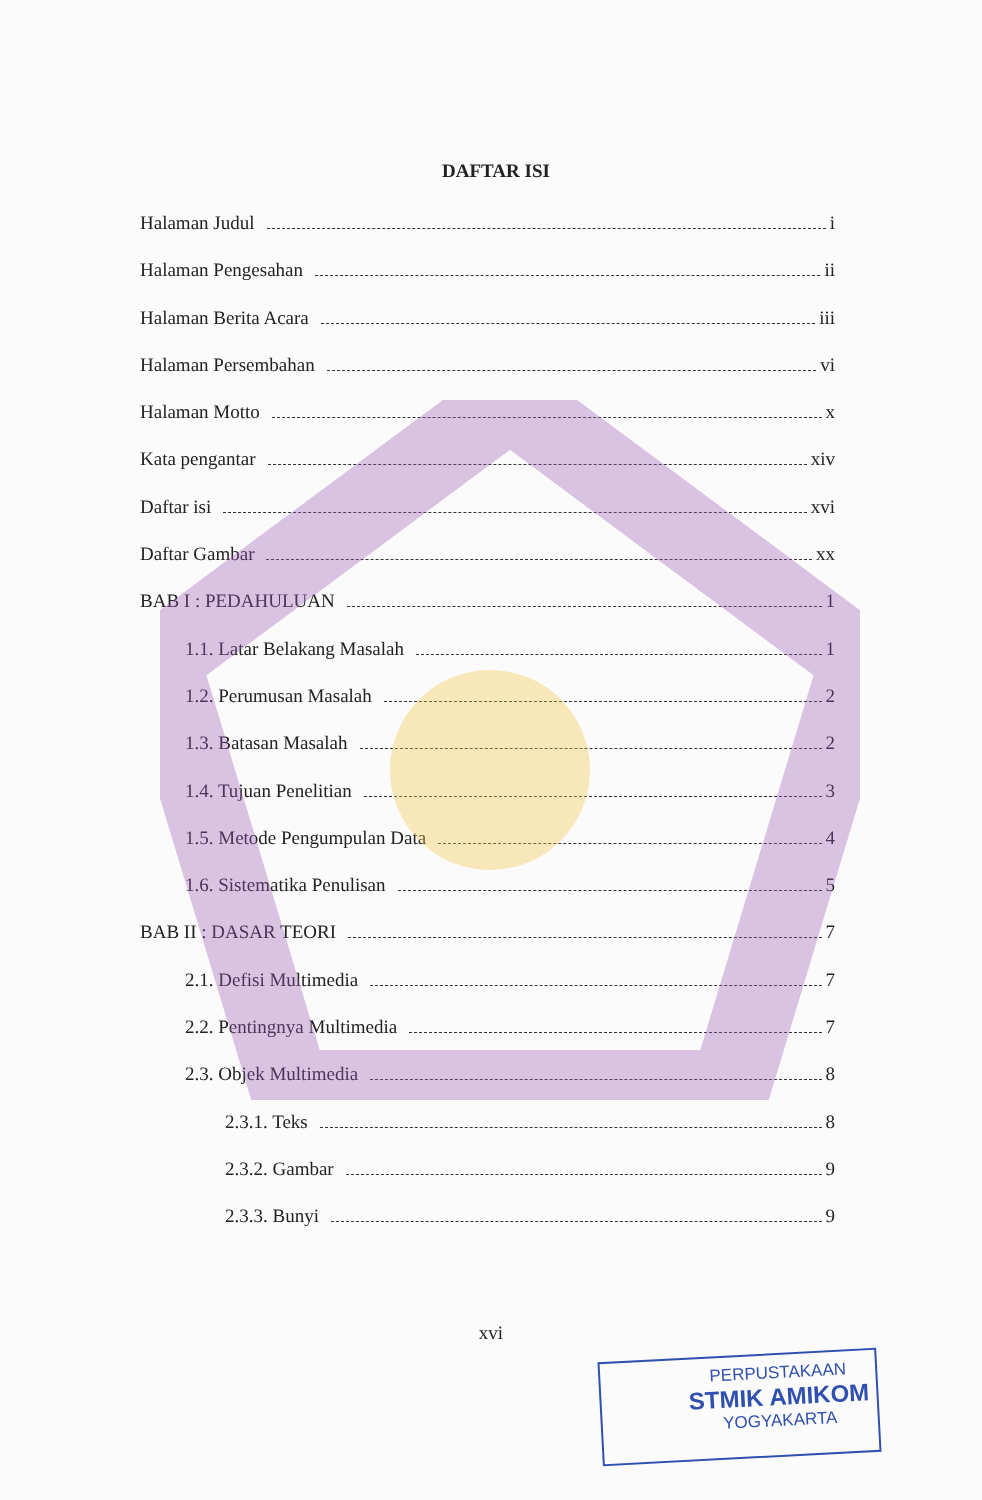DAFTAR ISI
Halaman Judul i
Halaman Pengesahan ii
Halaman Berita Acara iii
Halaman Persembahan vi
Halaman Motto x
Kata pengantar xiv
Daftar isi xvi
Daftar Gambar xx
BAB I : PEDAHULUAN 1
1.1. Latar Belakang Masalah 1
1.2. Perumusan Masalah 2
1.3. Batasan Masalah 2
1.4. Tujuan Penelitian 3
1.5. Metode Pengumpulan Data 4
1.6. Sistematika Penulisan 5
BAB II : DASAR TEORI 7
2.1. Defisi Multimedia 7
2.2. Pentingnya Multimedia 7
2.3. Objek Multimedia 8
2.3.1. Teks 8
2.3.2. Gambar 9
2.3.3. Bunyi 9
xvi
PERPUSTAKAAN
STMIK AMIKOM
YOGYAKARTA